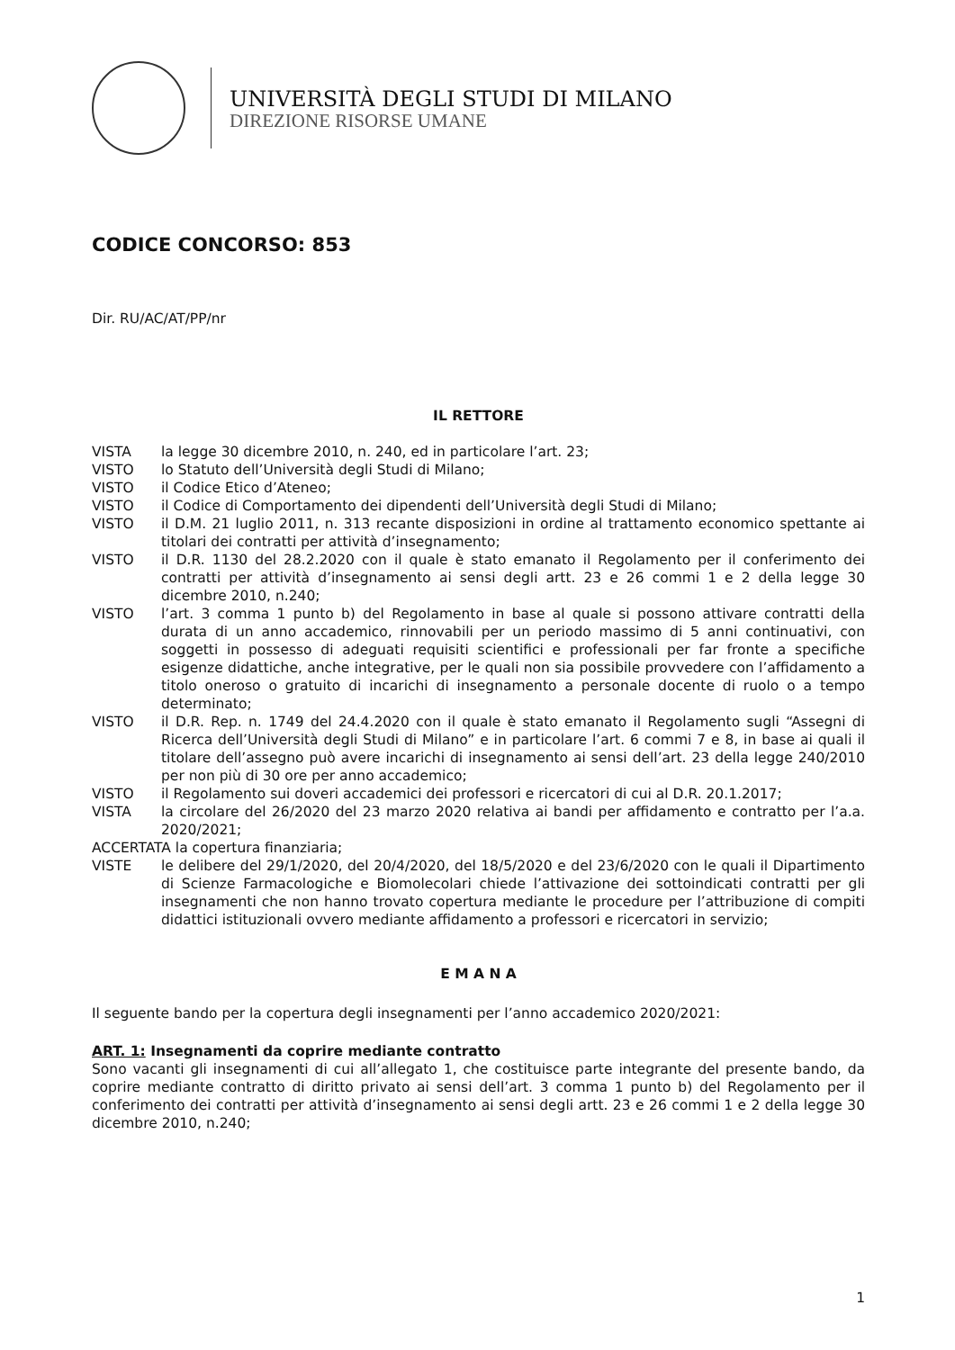UNIVERSITÀ DEGLI STUDI DI MILANO
DIREZIONE RISORSE UMANE
CODICE CONCORSO: 853
Dir. RU/AC/AT/PP/nr
IL RETTORE
VISTA la legge 30 dicembre 2010, n. 240, ed in particolare l’art. 23;
VISTO lo Statuto dell’Università degli Studi di Milano;
VISTO il Codice Etico d’Ateneo;
VISTO il Codice di Comportamento dei dipendenti dell’Università degli Studi di Milano;
VISTO il D.M. 21 luglio 2011, n. 313 recante disposizioni in ordine al trattamento economico spettante ai titolari dei contratti per attività d’insegnamento;
VISTO il D.R. 1130 del 28.2.2020 con il quale è stato emanato il Regolamento per il conferimento dei contratti per attività d’insegnamento ai sensi degli artt. 23 e 26 commi 1 e 2 della legge 30 dicembre 2010, n.240;
VISTO l’art. 3 comma 1 punto b) del Regolamento in base al quale si possono attivare contratti della durata di un anno accademico, rinnovabili per un periodo massimo di 5 anni continuativi, con soggetti in possesso di adeguati requisiti scientifici e professionali per far fronte a specifiche esigenze didattiche, anche integrative, per le quali non sia possibile provvedere con l’affidamento a titolo oneroso o gratuito di incarichi di insegnamento a personale docente di ruolo o a tempo determinato;
VISTO il D.R. Rep. n. 1749 del 24.4.2020 con il quale è stato emanato il Regolamento sugli “Assegni di Ricerca dell’Università degli Studi di Milano” e in particolare l’art. 6 commi 7 e 8, in base ai quali il titolare dell’assegno può avere incarichi di insegnamento ai sensi dell’art. 23 della legge 240/2010 per non più di 30 ore per anno accademico;
VISTO il Regolamento sui doveri accademici dei professori e ricercatori di cui al D.R. 20.1.2017;
VISTA la circolare del 26/2020 del 23 marzo 2020 relativa ai bandi per affidamento e contratto per l’a.a. 2020/2021;
ACCERTATA la copertura finanziaria;
VISTE le delibere del 29/1/2020, del 20/4/2020, del 18/5/2020 e del 23/6/2020 con le quali il Dipartimento di Scienze Farmacologiche e Biomolecolari chiede l’attivazione dei sottoindicati contratti per gli insegnamenti che non hanno trovato copertura mediante le procedure per l’attribuzione di compiti didattici istituzionali ovvero mediante affidamento a professori e ricercatori in servizio;
E M A N A
Il seguente bando per la copertura degli insegnamenti per l’anno accademico 2020/2021:
ART. 1: Insegnamenti da coprire mediante contratto
Sono vacanti gli insegnamenti di cui all’allegato 1, che costituisce parte integrante del presente bando, da coprire mediante contratto di diritto privato ai sensi dell’art. 3 comma 1 punto b) del Regolamento per il conferimento dei contratti per attività d’insegnamento ai sensi degli artt. 23 e 26 commi 1 e 2 della legge 30 dicembre 2010, n.240;
1